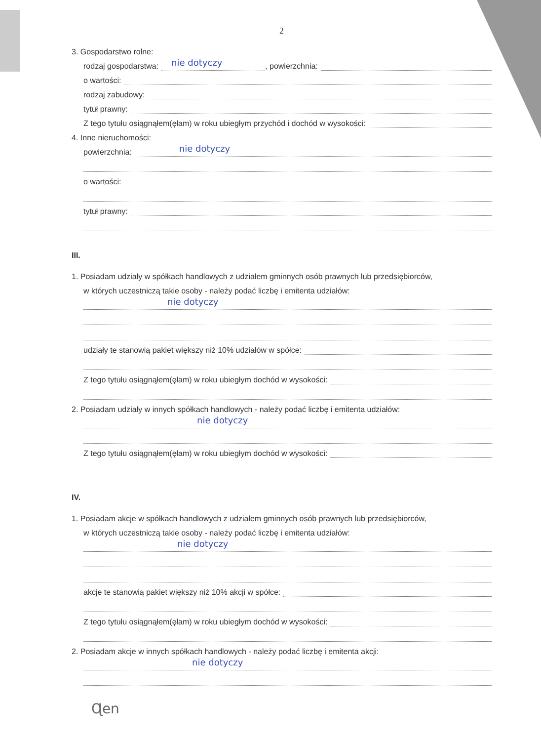2
3. Gospodarstwo rolne:
rodzaj gospodarstwa:
nie dotyczy, powierzchnia:
o wartości:
rodzaj zabudowy:
tytuł prawny:
Z tego tytułu osiągnąłem(ęłam) w roku ubiegłym przychód i dochód w wysokości:
4. Inne nieruchomości:
powierzchnia:
nie dotyczy
o wartości:
tytuł prawny:
III.
1. Posiadam udziały w spółkach handlowych z udziałem gminnych osób prawnych lub przedsiębiorców,
w których uczestniczą takie osoby - należy podać liczbę i emitenta udziałów:
nie dotyczy
udziały te stanowią pakiet większy niż 10% udziałów w spółce:
Z tego tytułu osiągnąłem(ęłam) w roku ubiegłym dochód w wysokości:
2. Posiadam udziały w innych spółkach handlowych - należy podać liczbę i emitenta udziałów:
nie dotyczy
Z tego tytułu osiągnąłem(ęłam) w roku ubiegłym dochód w wysokości:
IV.
1. Posiadam akcje w spółkach handlowych z udziałem gminnych osób prawnych lub przedsiębiorców,
w których uczestniczą takie osoby - należy podać liczbę i emitenta udziałów:
nie dotyczy
akcje te stanowią pakiet większy niż 10% akcji w spółce:
Z tego tytułu osiągnąłem(ęłam) w roku ubiegłym dochód w wysokości:
2. Posiadam akcje w innych spółkach handlowych - należy podać liczbę i emitenta akcji:
nie dotyczy
Ɋen